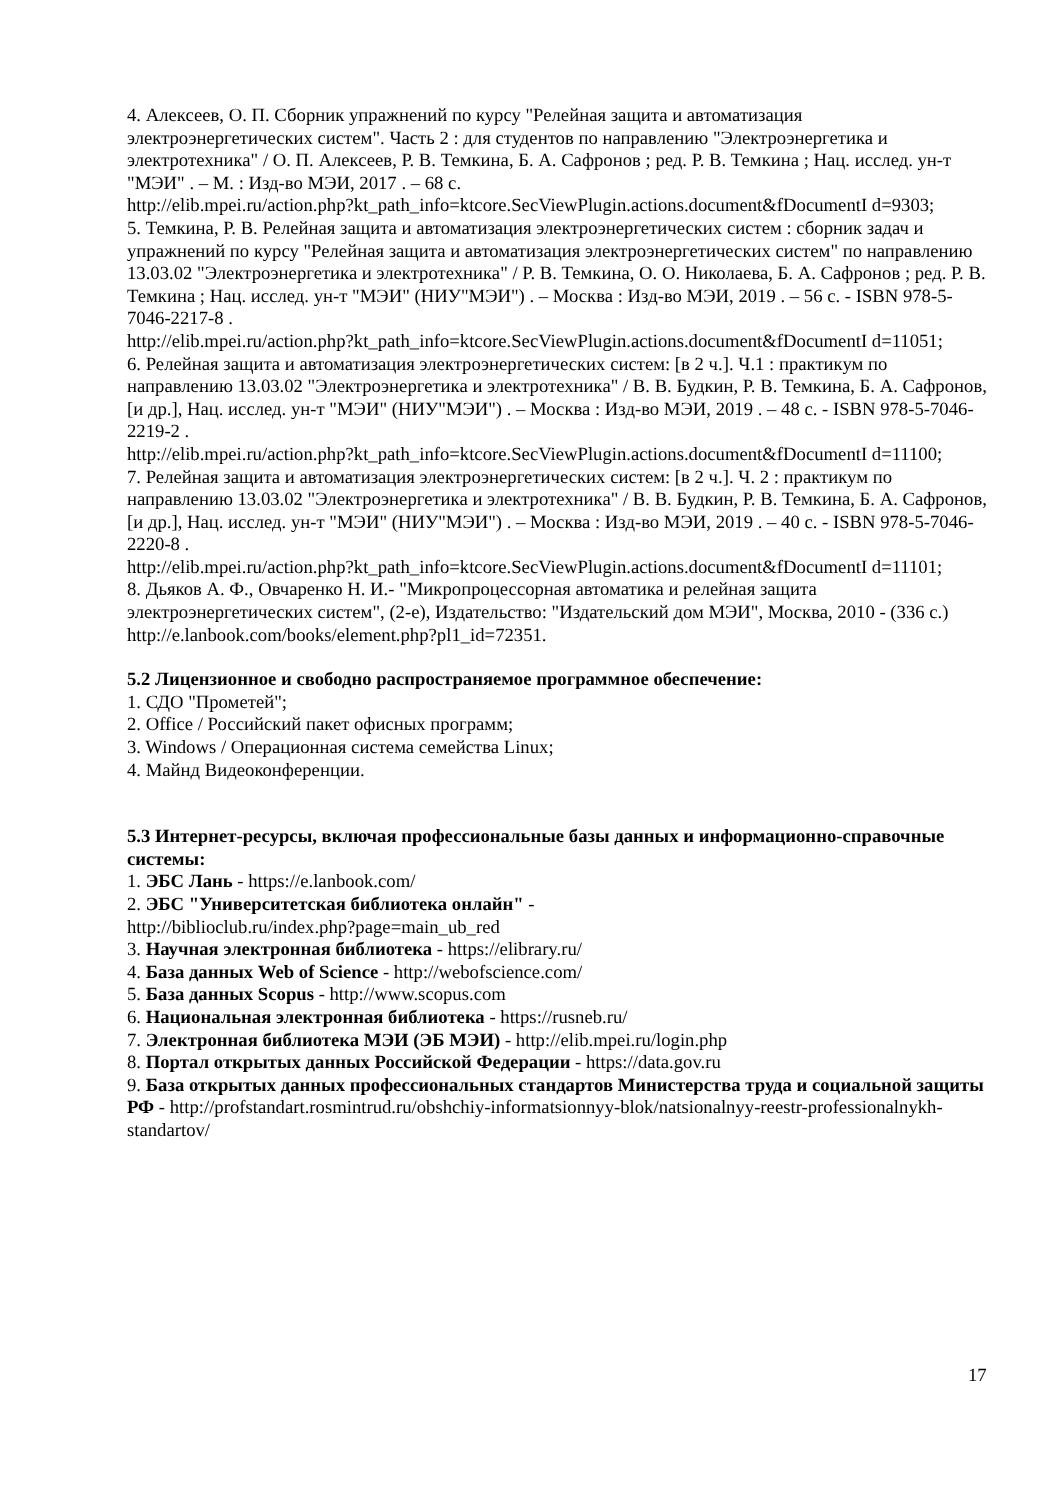4. Алексеев, О. П. Сборник упражнений по курсу "Релейная защита и автоматизация электроэнергетических систем". Часть 2 : для студентов по направлению "Электроэнергетика и электротехника" / О. П. Алексеев, Р. В. Темкина, Б. А. Сафронов ; ред. Р. В. Темкина ; Нац. исслед. ун-т "МЭИ" . – М. : Изд-во МЭИ, 2017 . – 68 с.
http://elib.mpei.ru/action.php?kt_path_info=ktcore.SecViewPlugin.actions.document&fDocumentI d=9303;
5. Темкина, Р. В. Релейная защита и автоматизация электроэнергетических систем : сборник задач и упражнений по курсу "Релейная защита и автоматизация электроэнергетических систем" по направлению 13.03.02 "Электроэнергетика и электротехника" / Р. В. Темкина, О. О. Николаева, Б. А. Сафронов ; ред. Р. В. Темкина ; Нац. исслед. ун-т "МЭИ" (НИУ"МЭИ") . – Москва : Изд-во МЭИ, 2019 . – 56 с. - ISBN 978-5-7046-2217-8 .
http://elib.mpei.ru/action.php?kt_path_info=ktcore.SecViewPlugin.actions.document&fDocumentI d=11051;
6. Релейная защита и автоматизация электроэнергетических систем: [в 2 ч.]. Ч.1 : практикум по направлению 13.03.02 "Электроэнергетика и электротехника" / В. В. Будкин, Р. В. Темкина, Б. А. Сафронов, [и др.], Нац. исслед. ун-т "МЭИ" (НИУ"МЭИ") . – Москва : Изд-во МЭИ, 2019 . – 48 с. - ISBN 978-5-7046-2219-2 .
http://elib.mpei.ru/action.php?kt_path_info=ktcore.SecViewPlugin.actions.document&fDocumentI d=11100;
7. Релейная защита и автоматизация электроэнергетических систем: [в 2 ч.]. Ч. 2 : практикум по направлению 13.03.02 "Электроэнергетика и электротехника" / В. В. Будкин, Р. В. Темкина, Б. А. Сафронов, [и др.], Нац. исслед. ун-т "МЭИ" (НИУ"МЭИ") . – Москва : Изд-во МЭИ, 2019 . – 40 с. - ISBN 978-5-7046-2220-8 .
http://elib.mpei.ru/action.php?kt_path_info=ktcore.SecViewPlugin.actions.document&fDocumentI d=11101;
8. Дьяков А. Ф., Овчаренко Н. И.- "Микропроцессорная автоматика и релейная защита электроэнергетических систем", (2-е), Издательство: "Издательский дом МЭИ", Москва, 2010 - (336 с.)
http://e.lanbook.com/books/element.php?pl1_id=72351.
5.2 Лицензионное и свободно распространяемое программное обеспечение:
1. СДО "Прометей";
2. Office / Российский пакет офисных программ;
3. Windows / Операционная система семейства Linux;
4. Майнд Видеоконференции.
5.3 Интернет-ресурсы, включая профессиональные базы данных и информационно-справочные системы:
1. ЭБС Лань - https://e.lanbook.com/
2. ЭБС "Университетская библиотека онлайн" -
http://biblioclub.ru/index.php?page=main_ub_red
3. Научная электронная библиотека - https://elibrary.ru/
4. База данных Web of Science - http://webofscience.com/
5. База данных Scopus - http://www.scopus.com
6. Национальная электронная библиотека - https://rusneb.ru/
7. Электронная библиотека МЭИ (ЭБ МЭИ) - http://elib.mpei.ru/login.php
8. Портал открытых данных Российской Федерации - https://data.gov.ru
9. База открытых данных профессиональных стандартов Министерства труда и социальной защиты РФ - http://profstandart.rosmintrud.ru/obshchiy-informatsionnyy-blok/natsionalnyy-reestr-professionalnykh-standartov/
17